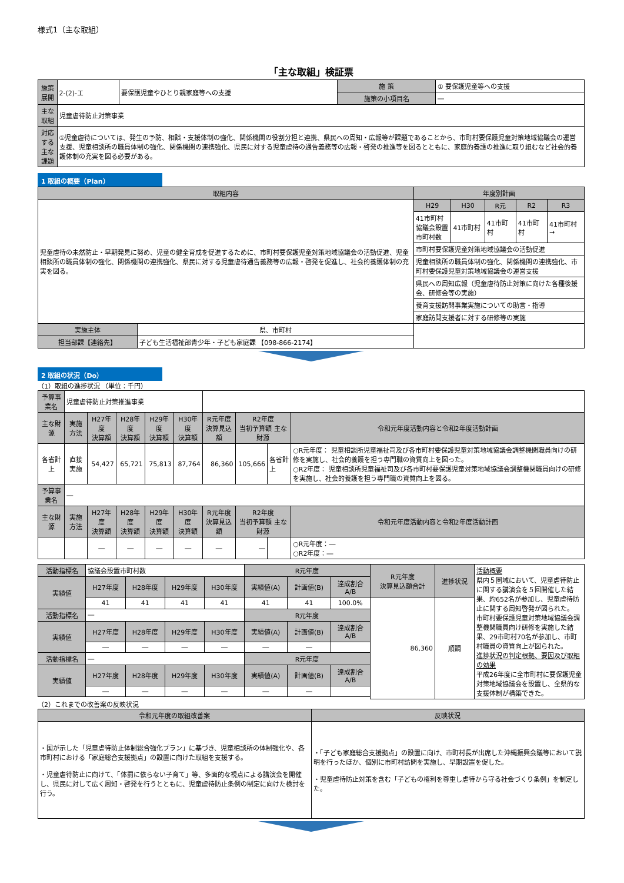様式1（主な取組）
「主な取組」検証票
| 施策展開 | 2-(2)-エ | 要保護児童やひとり親家庭等への支援 | 施 策 | ① 要保護児童等への支援 |
| | | | 施策の小項目名 | ― |
| 主な取組 | 児童虐待防止対策事業 | | | |
| 対応する 主な課題 | ①児童虐待については、発生の予防、相談・支援体制の強化、関係機関の役割分担と連携、県民への周知・広報等が課題であることから、市町村要保護児童対策地域協議会の運営支援、児童相談所の職員体制の強化、関係機関の連携強化、県民に対する児童虐待の通告義務等の広報・啓発の推進等を図るとともに、家庭的養護の推進に取り組むなど社会的養護体制の充実を図る必要がある。 | | | |
1 取組の概要（Plan）
| 取組内容 | | 年度別計画 | | | | |
| --- | --- | --- | --- | --- | --- | --- |
| 児童虐待の未然防止・早期発見に努め、児童の健全育成を促進するために、市町村要保護児童対策地域協議会の活動促進、児童相談所の職員体制の強化、関係機関の連携強化、県民に対する児童虐待通告義務等の広報・啓発を促進し、社会的養護体制の充実を図る。 | | H29 | H30 | R元 | R2 | R3 |
| | | 41市町村 協議会設置 市町村数 | 41市町村 | 41市町村 | 41市町村 | 41市町村 → |
| | | 市町村要保護児童対策地域協議会の活動促進 | | | | |
| | | 児童相談所の職員体制の強化、関係機関の連携強化、市町村要保護児童対策地域協議会の運営支援 | | | | |
| | | 県民への周知広報（児童虐待防止対策に向けた各種後援会、研修会等の実施） | | | | |
| | | 養育支援訪問事業実施についての助言・指導 | | | | |
| | | 家庭訪問支援者に対する研修等の実施 | | | | |
| 実施主体 | 県、市町村 | | | | | |
| 担当部課【連絡先】 | 子ども生活福祉部青少年・子ども家庭課 【098-866-2174】 | | | | | |
2 取組の状況（Do）
（1）取組の進捗状況 （単位：千円）
| 予算事業名 | 児童虐待防止対策推進事業 | | | | | | | | |
| 主な財源 | 実施方法 | H27年度 決算額 | H28年度 決算額 | H29年度 決算額 | H30年度 決算額 | R元年度 決算見込額 | R2年度 当初予算額 主な財源 | | 令和元年度活動内容と令和2年度活動計画 |
| 各省計上 | 直接実施 | 54,427 | 65,721 | 75,813 | 87,764 | 86,360 | 105,666 | 各省計上 | ○R元年度： 児童相談所児童福祉司及び各市町村要保護児童対策地域協議会調整機関職員向けの研修を実施し、社会的養護を担う専門職の資質向上を図った。 ○R2年度： 児童相談所児童福祉司及び各市町村要保護児童対策地域協議会調整機関職員向けの研修を実施し、社会的養護を担う専門職の資質向上を図る。 |
| 予算事業名 | ― | | | | | | | | |
| 主な財源 | 実施方法 | H27年度 決算額 | H28年度 決算額 | H29年度 決算額 | H30年度 決算額 | R元年度 決算見込額 | R2年度 当初予算額 主な財源 | | 令和元年度活動内容と令和2年度活動計画 |
| | | ― | ― | ― | ― | ― | ― | | ○R元年度：― ○R2年度：― |
| 活動指標名 | 協議会設置市町村数 | | | | R元年度 | | | R元年度 決算見込額合計 | 進捗状況 | 活動概要 県内５圏域において、児童虐待防止に関する講演会を５回開催した結果、約652名が参加し、児童虐待防止に関する周知啓発が図られた。 市町村要保護児童対策地域協議会調整機関職員向け研修を実施した結果、29市町村70名が参加し、市町村職員の資質向上が図られた。 進捗状況の判定根拠、要因及び取組の効果 平成26年度に全市町村に要保護児童対策地域協議会を設置し、全県的な支援体制が構築できた。 |
| 実績値 | H27年度 | H28年度 | H29年度 | H30年度 | 実績値(A) | 計画値(B) | 達成割合 A/B | | | |
| | 41 | 41 | 41 | 41 | 41 | 41 | 100.0% | 86,360 | 順調 | |
| 活動指標名 | ― | | | | R元年度 | | | | | |
| 実績値 | H27年度 | H28年度 | H29年度 | H30年度 | 実績値(A) | 計画値(B) | 達成割合 A/B | | | |
| | ― | ― | ― | ― | ― | ― | | | | |
| 活動指標名 | ― | | | | R元年度 | | | | | |
| 実績値 | H27年度 | H28年度 | H29年度 | H30年度 | 実績値(A) | 計画値(B) | 達成割合 A/B | | | |
| | ― | ― | ― | ― | ― | ― | | | | |
（2）これまでの改善案の反映状況
| 令和元年度の取組改善案 | 反映状況 |
| --- | --- |
| ・国が示した「児童虐待防止体制総合強化プラン」に基づき、児童相談所の体制強化や、各市町村における「家庭総合支援拠点」の設置に向けた取組を支援する。 ・児童虐待防止に向けて、「体罰に依らない子育て」等、多面的な視点による講演会を開催し、県民に対して広く周知・啓発を行うとともに、児童虐待防止条例の制定に向けた検討を行う。 | ・「子ども家庭総合支援拠点」の設置に向け、市町村長が出席した沖縄振興会議等において説明を行ったほか、個別に市町村訪問を実施し、早期設置を促した。 ・児童虐待防止対策を含む「子どもの権利を尊重し虐待から守る社会づくり条例」を制定した。 |